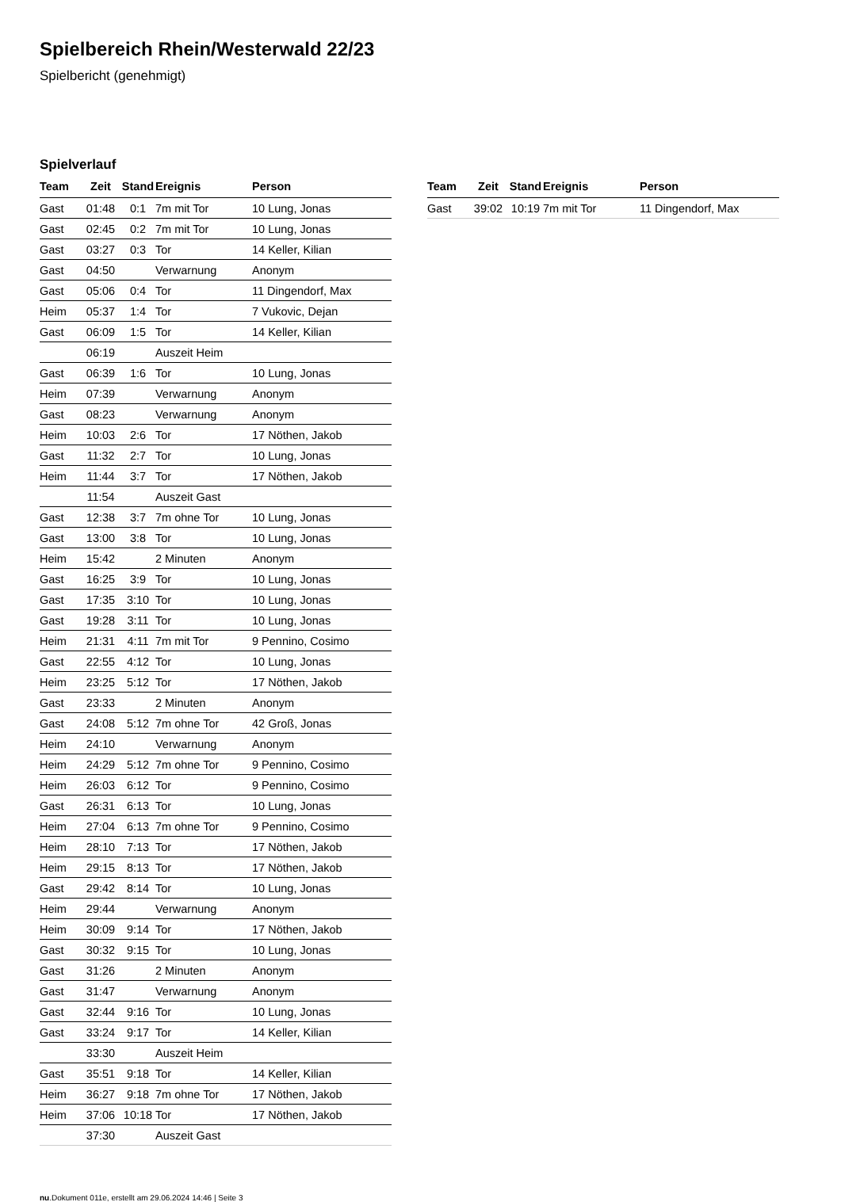Spielbereich Rhein/Westerwald 22/23
Spielbericht (genehmigt)
Spielverlauf
| Team | Zeit | Stand | Ereignis | Person |
| --- | --- | --- | --- | --- |
| Gast | 01:48 | 0:1 | 7m mit Tor | 10 Lung, Jonas |
| Gast | 02:45 | 0:2 | 7m mit Tor | 10 Lung, Jonas |
| Gast | 03:27 | 0:3 | Tor | 14 Keller, Kilian |
| Gast | 04:50 | | Verwarnung | Anonym |
| Gast | 05:06 | 0:4 | Tor | 11 Dingendorf, Max |
| Heim | 05:37 | 1:4 | Tor | 7 Vukovic, Dejan |
| Gast | 06:09 | 1:5 | Tor | 14 Keller, Kilian |
| | 06:19 | | Auszeit Heim | |
| Gast | 06:39 | 1:6 | Tor | 10 Lung, Jonas |
| Heim | 07:39 | | Verwarnung | Anonym |
| Gast | 08:23 | | Verwarnung | Anonym |
| Heim | 10:03 | 2:6 | Tor | 17 Nöthen, Jakob |
| Gast | 11:32 | 2:7 | Tor | 10 Lung, Jonas |
| Heim | 11:44 | 3:7 | Tor | 17 Nöthen, Jakob |
| | 11:54 | | Auszeit Gast | |
| Gast | 12:38 | 3:7 | 7m ohne Tor | 10 Lung, Jonas |
| Gast | 13:00 | 3:8 | Tor | 10 Lung, Jonas |
| Heim | 15:42 | | 2 Minuten | Anonym |
| Gast | 16:25 | 3:9 | Tor | 10 Lung, Jonas |
| Gast | 17:35 | 3:10 | Tor | 10 Lung, Jonas |
| Gast | 19:28 | 3:11 | Tor | 10 Lung, Jonas |
| Heim | 21:31 | 4:11 | 7m mit Tor | 9 Pennino, Cosimo |
| Gast | 22:55 | 4:12 | Tor | 10 Lung, Jonas |
| Heim | 23:25 | 5:12 | Tor | 17 Nöthen, Jakob |
| Gast | 23:33 | | 2 Minuten | Anonym |
| Gast | 24:08 | 5:12 | 7m ohne Tor | 42 Groß, Jonas |
| Heim | 24:10 | | Verwarnung | Anonym |
| Heim | 24:29 | 5:12 | 7m ohne Tor | 9 Pennino, Cosimo |
| Heim | 26:03 | 6:12 | Tor | 9 Pennino, Cosimo |
| Gast | 26:31 | 6:13 | Tor | 10 Lung, Jonas |
| Heim | 27:04 | 6:13 | 7m ohne Tor | 9 Pennino, Cosimo |
| Heim | 28:10 | 7:13 | Tor | 17 Nöthen, Jakob |
| Heim | 29:15 | 8:13 | Tor | 17 Nöthen, Jakob |
| Gast | 29:42 | 8:14 | Tor | 10 Lung, Jonas |
| Heim | 29:44 | | Verwarnung | Anonym |
| Heim | 30:09 | 9:14 | Tor | 17 Nöthen, Jakob |
| Gast | 30:32 | 9:15 | Tor | 10 Lung, Jonas |
| Gast | 31:26 | | 2 Minuten | Anonym |
| Gast | 31:47 | | Verwarnung | Anonym |
| Gast | 32:44 | 9:16 | Tor | 10 Lung, Jonas |
| Gast | 33:24 | 9:17 | Tor | 14 Keller, Kilian |
| | 33:30 | | Auszeit Heim | |
| Gast | 35:51 | 9:18 | Tor | 14 Keller, Kilian |
| Heim | 36:27 | 9:18 | 7m ohne Tor | 17 Nöthen, Jakob |
| Heim | 37:06 | 10:18 | Tor | 17 Nöthen, Jakob |
| | 37:30 | | Auszeit Gast | |
| Team | Zeit | Stand | Ereignis | Person |
| --- | --- | --- | --- | --- |
| Gast | 39:02 | 10:19 | 7m mit Tor | 11 Dingendorf, Max |
nu.Dokument 011e, erstellt am 29.06.2024 14:46 | Seite 3